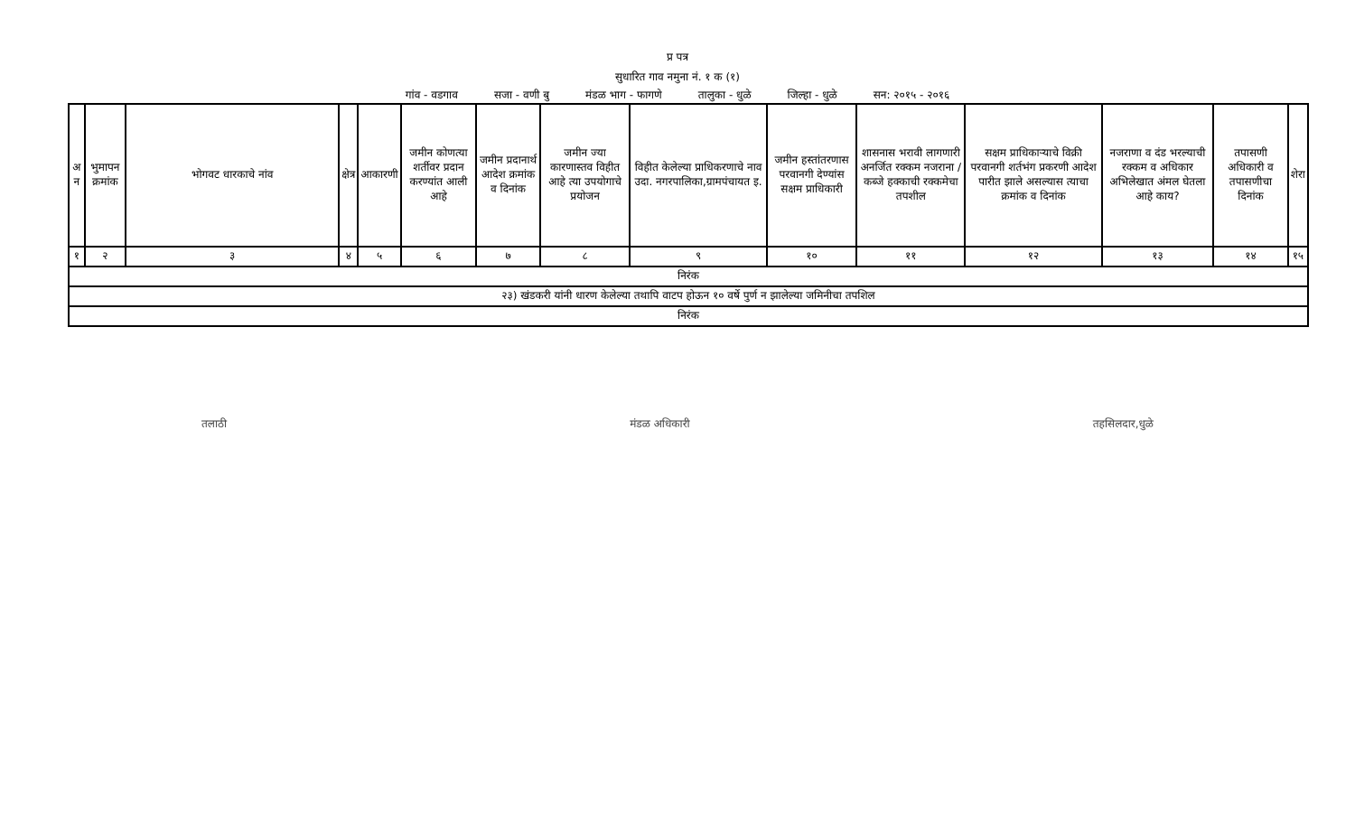प्र पत्र
सुधारित गाव नमुना नं. १ क (१)
गांव - वडगाव सजा - वणी बु मंडळ भाग - फागणे तालुका - धुळे जिल्हा - धुळे सन: २०१५ - २०१६
| अ न | भुमापन क्रमांक | भोगवट धारकाचे नांव | क्षेत्र | आकारणी | जमीन कोणत्या शर्तीवर प्रदान करण्यांत आली आहे | जमीन प्रदानार्थ आदेश क्रमांक व दिनांक | जमीन ज्या कारणास्तव विहीत आहे त्या उपयोगाचे प्रयोजन | विहीत केलेल्या प्राधिकरणाचे नाव उदा. नगरपालिका,ग्रामपंचायत इ. | जमीन हस्तांतरणास परवानगी देण्यांस सक्षम प्राधिकारी | शासनास भरावी लागणारी अनर्जित रक्कम नजराना / कब्जे हक्काची रक्कमेचा तपशील | सक्षम प्राधिकाऱ्याचे विक्री परवानगी शर्तभंग प्रकरणी आदेश पारीत झाले असल्यास त्याचा क्रमांक व दिनांक | नजराणा व दंड भरल्याची रक्कम व अधिकार अभिलेखात अंमल घेतला आहे काय? | तपासणी अधिकारी व तपासणीचा दिनांक | शेरा |
| --- | --- | --- | --- | --- | --- | --- | --- | --- | --- | --- | --- | --- | --- | --- |
| १ | २ | ३ | ४ | ५ | ६ | ७ | ८ | ९ | १० | ११ | १२ | १३ | १४ | १५ |
| निरंक | | | | | | | | | | | | | | |
| २३) खंडकरी यांनी धारण केलेल्या तथापि वाटप होऊन १० वर्षे पुर्ण न झालेल्या जमिनीचा तपशिल | | | | | | | | | | | | | | |
| निरंक | | | | | | | | | | | | | | |
तलाठी मंडळ अधिकारी तहसिलदार,धुळे